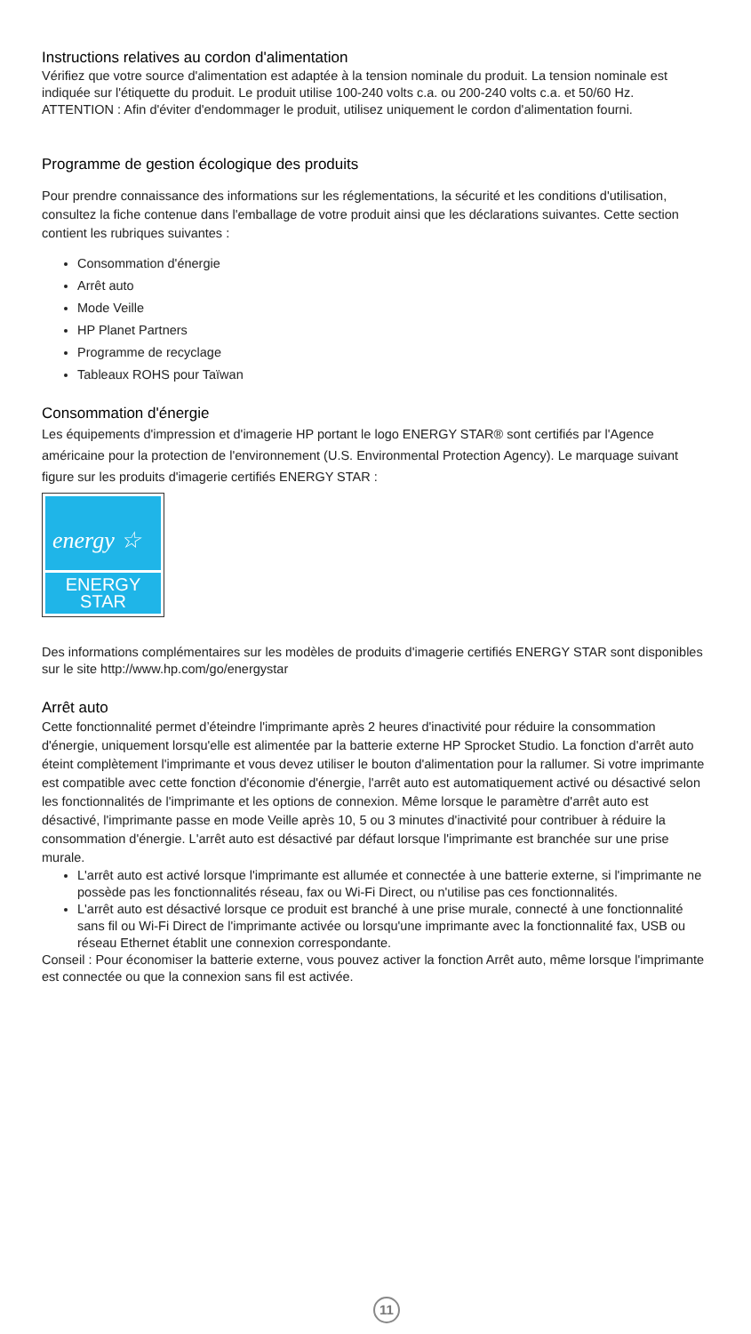Instructions relatives au cordon d'alimentation
Vérifiez que votre source d'alimentation est adaptée à la tension nominale du produit. La tension nominale est indiquée sur l'étiquette du produit. Le produit utilise 100-240 volts c.a. ou 200-240 volts c.a. et 50/60 Hz.
ATTENTION : Afin d'éviter d'endommager le produit, utilisez uniquement le cordon d'alimentation fourni.
Programme de gestion écologique des produits
Pour prendre connaissance des informations sur les réglementations, la sécurité et les conditions d'utilisation, consultez la fiche contenue dans l'emballage de votre produit ainsi que les déclarations suivantes. Cette section contient les rubriques suivantes :
Consommation d'énergie
Arrêt auto
Mode Veille
HP Planet Partners
Programme de recyclage
Tableaux ROHS pour Taïwan
Consommation d'énergie
Les équipements d'impression et d'imagerie HP portant le logo ENERGY STAR® sont certifiés par l'Agence américaine pour la protection de l'environnement (U.S. Environmental Protection Agency). Le marquage suivant figure sur les produits d'imagerie certifiés ENERGY STAR :
energy ☆
ENERGY STAR
Des informations complémentaires sur les modèles de produits d'imagerie certifiés ENERGY STAR sont disponibles sur le site http://www.hp.com/go/energystar
Arrêt auto
Cette fonctionnalité permet d’éteindre l'imprimante après 2 heures d'inactivité pour réduire la consommation d'énergie, uniquement lorsqu'elle est alimentée par la batterie externe HP Sprocket Studio. La fonction d'arrêt auto éteint complètement l'imprimante et vous devez utiliser le bouton d'alimentation pour la rallumer. Si votre imprimante est compatible avec cette fonction d'économie d'énergie, l'arrêt auto est automatiquement activé ou désactivé selon les fonctionnalités de l'imprimante et les options de connexion. Même lorsque le paramètre d'arrêt auto est désactivé, l'imprimante passe en mode Veille après 10, 5 ou 3 minutes d'inactivité pour contribuer à réduire la consommation d'énergie. L'arrêt auto est désactivé par défaut lorsque l'imprimante est branchée sur une prise murale.
L'arrêt auto est activé lorsque l'imprimante est allumée et connectée à une batterie externe, si l'imprimante ne possède pas les fonctionnalités réseau, fax ou Wi-Fi Direct, ou n'utilise pas ces fonctionnalités.
L'arrêt auto est désactivé lorsque ce produit est branché à une prise murale, connecté à une fonctionnalité sans fil ou Wi-Fi Direct de l'imprimante activée ou lorsqu'une imprimante avec la fonctionnalité fax, USB ou réseau Ethernet établit une connexion correspondante.
Conseil : Pour économiser la batterie externe, vous pouvez activer la fonction Arrêt auto, même lorsque l'imprimante est connectée ou que la connexion sans fil est activée.
11